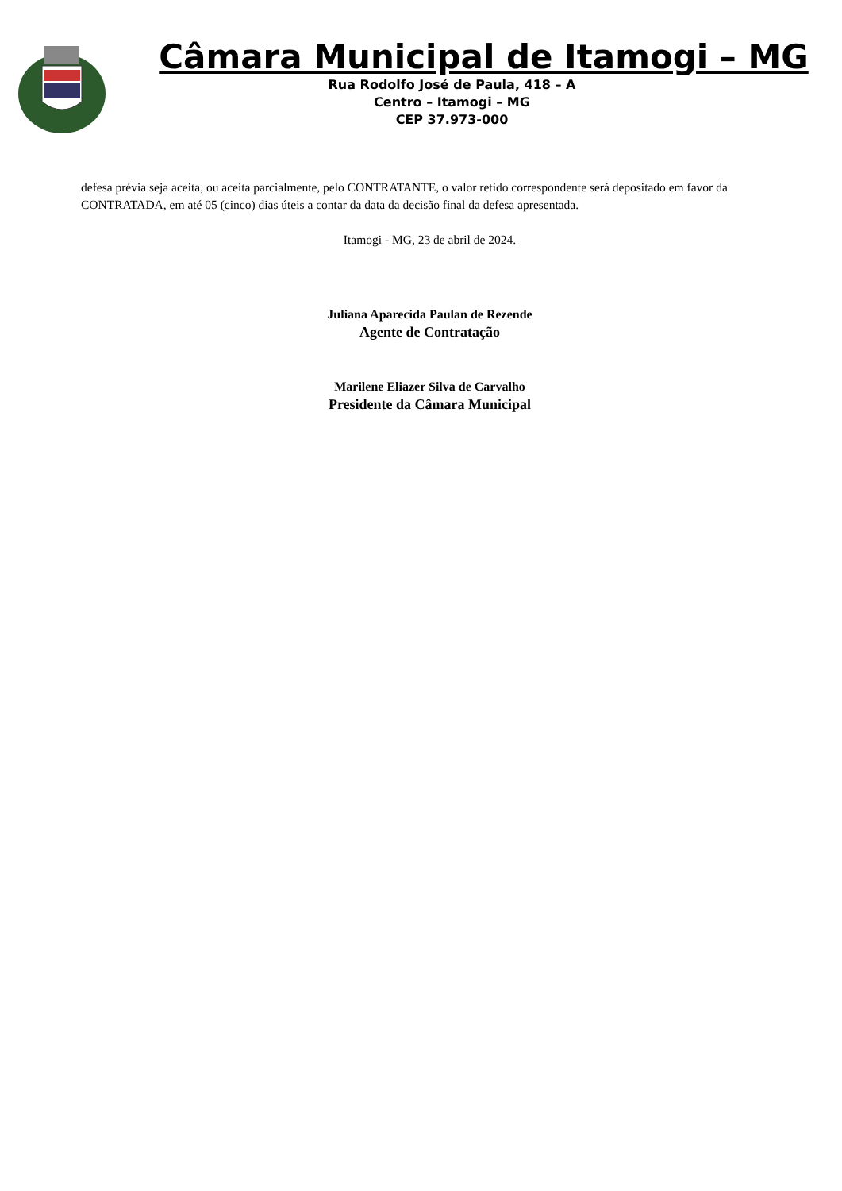Câmara Municipal de Itamogi – MG
Rua Rodolfo José de Paula, 418 – A
Centro – Itamogi – MG
CEP 37.973-000
defesa prévia seja aceita, ou aceita parcialmente, pelo CONTRATANTE, o valor retido correspondente será depositado em favor da CONTRATADA, em até 05 (cinco) dias úteis a contar da data da decisão final da defesa apresentada.
Itamogi - MG, 23 de abril de 2024.
Juliana Aparecida Paulan de Rezende
Agente de Contratação
Marilene Eliazer Silva de Carvalho
Presidente da Câmara Municipal